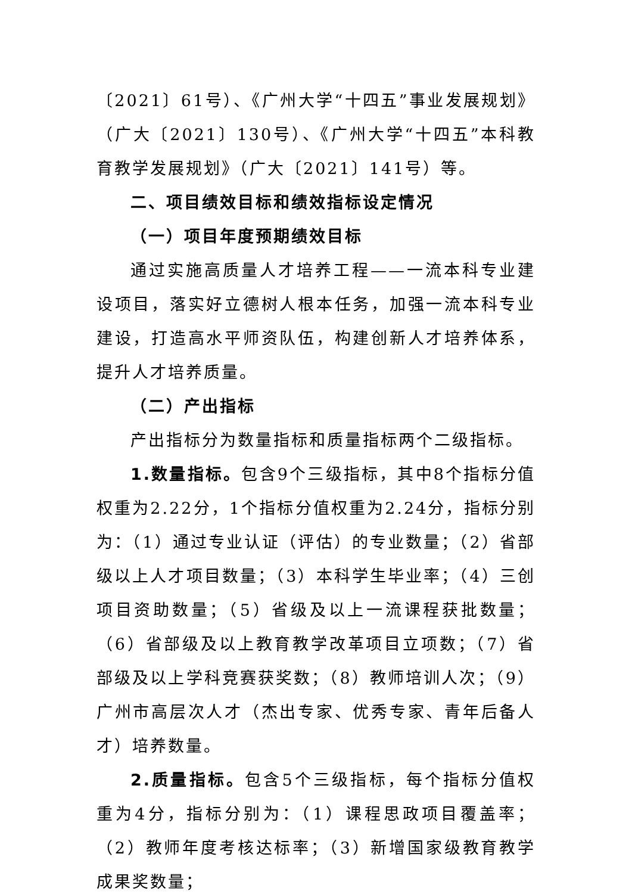〔2021〕61号）、《广州大学“十四五”事业发展规划》（广大〔2021〕130号）、《广州大学“十四五”本科教育教学发展规划》（广大〔2021〕141号）等。
二、项目绩效目标和绩效指标设定情况
（一）项目年度预期绩效目标
通过实施高质量人才培养工程——一流本科专业建设项目，落实好立德树人根本任务，加强一流本科专业建设，打造高水平师资队伍，构建创新人才培养体系，提升人才培养质量。
（二）产出指标
产出指标分为数量指标和质量指标两个二级指标。
1.数量指标。包含9个三级指标，其中8个指标分值权重为2.22分，1个指标分值权重为2.24分，指标分别为：（1）通过专业认证（评估）的专业数量；（2）省部级以上人才项目数量；（3）本科学生毕业率；（4）三创项目资助数量；（5）省级及以上一流课程获批数量；（6）省部级及以上教育教学改革项目立项数；（7）省部级及以上学科竞赛获奖数；（8）教师培训人次；（9）广州市高层次人才（杰出专家、优秀专家、青年后备人才）培养数量。
2.质量指标。包含5个三级指标，每个指标分值权重为4分，指标分别为：（1）课程思政项目覆盖率；（2）教师年度考核达标率；（3）新增国家级教育教学成果奖数量；